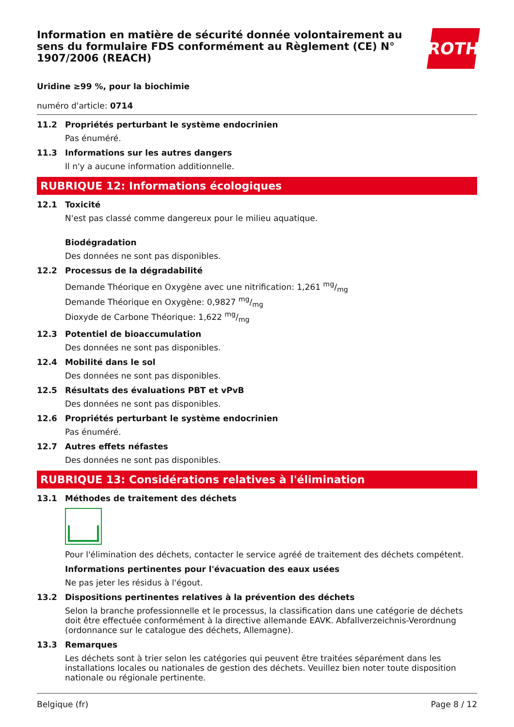Information en matière de sécurité donnée volontairement au sens du formulaire FDS conformément au Règlement (CE) N° 1907/2006 (REACH)
ROTH
Uridine ≥99 %, pour la biochimie
numéro d'article: 0714
11.2 Propriétés perturbant le système endocrinien
Pas énuméré.
11.3 Informations sur les autres dangers
Il n'y a aucune information additionnelle.
RUBRIQUE 12: Informations écologiques
12.1 Toxicité
N'est pas classé comme dangereux pour le milieu aquatique.
Biodégradation
Des données ne sont pas disponibles.
12.2 Processus de la dégradabilité
Demande Théorique en Oxygène avec une nitrification: 1,261 mg/mg
Demande Théorique en Oxygène: 0,9827 mg/mg
Dioxyde de Carbone Théorique: 1,622 mg/mg
12.3 Potentiel de bioaccumulation
Des données ne sont pas disponibles.
12.4 Mobilité dans le sol
Des données ne sont pas disponibles.
12.5 Résultats des évaluations PBT et vPvB
Des données ne sont pas disponibles.
12.6 Propriétés perturbant le système endocrinien
Pas énuméré.
12.7 Autres effets néfastes
Des données ne sont pas disponibles.
RUBRIQUE 13: Considérations relatives à l'élimination
13.1 Méthodes de traitement des déchets
Pour l'élimination des déchets, contacter le service agréé de traitement des déchets compétent.
Informations pertinentes pour l'évacuation des eaux usées
Ne pas jeter les résidus à l'égout.
13.2 Dispositions pertinentes relatives à la prévention des déchets
Selon la branche professionnelle et le processus, la classification dans une catégorie de déchets doit être effectuée conformément à la directive allemande EAVK. Abfallverzeichnis-Verordnung (ordonnance sur le catalogue des déchets, Allemagne).
13.3 Remarques
Les déchets sont à trier selon les catégories qui peuvent être traitées séparément dans les installations locales ou nationales de gestion des déchets. Veuillez bien noter toute disposition nationale ou régionale pertinente.
Belgique (fr) Page 8 / 12